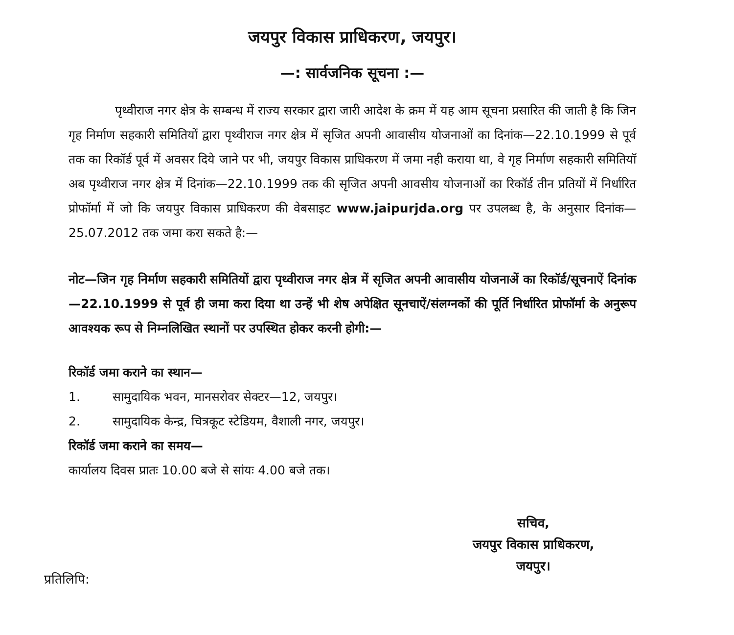जयपुर विकास प्राधिकरण, जयपुर।
—: सार्वजनिक सूचना :—
पृथ्वीराज नगर क्षेत्र के सम्बन्ध में राज्य सरकार द्वारा जारी आदेश के क्रम में यह आम सूचना प्रसारित की जाती है कि जिन गृह निर्माण सहकारी समितियों द्वारा पृथ्वीराज नगर क्षेत्र में सृजित अपनी आवासीय योजनाओं का दिनांक—22.10.1999 से पूर्व तक का रिकॉर्ड पूर्व में अवसर दिये जाने पर भी, जयपुर विकास प्राधिकरण में जमा नही कराया था, वे गृह निर्माण सहकारी समितियॉ अब पृथ्वीराज नगर क्षेत्र में दिनांक—22.10.1999 तक की सृजित अपनी आवसीय योजनाओं का रिकॉर्ड तीन प्रतियों में निर्धारित प्रोफॉर्मा में जो कि जयपुर विकास प्राधिकरण की वेबसाइट www.jaipurjda.org पर उपलब्ध है, के अनुसार दिनांक—25.07.2012 तक जमा करा सकते है:—
नोट—जिन गृह निर्माण सहकारी समितियों द्वारा पृथ्वीराज नगर क्षेत्र में सृजित अपनी आवासीय योजनाअें का रिकॉर्ड/सूचनाऐं दिनांक—22.10.1999 से पूर्व ही जमा करा दिया था उन्हें भी शेष अपेक्षित सूनचाऐं/संलग्नकों की पूर्ति निर्धारित प्रोफॉर्मा के अनुरूप आवश्यक रूप से निम्नलिखित स्थानों पर उपस्थित होकर करनी होगी:—
रिकॉर्ड जमा कराने का स्थान—
1. सामुदायिक भवन, मानसरोवर सेक्टर—12, जयपुर।
2. सामुदायिक केन्द्र, चित्रकूट स्टेडियम, वैशाली नगर, जयपुर।
रिकॉर्ड जमा कराने का समय—
कार्यालय दिवस प्रातः 10.00 बजे से सांयः 4.00 बजे तक।
सचिव,
जयपुर विकास प्राधिकरण,
जयपुर।
प्रतिलिपि: